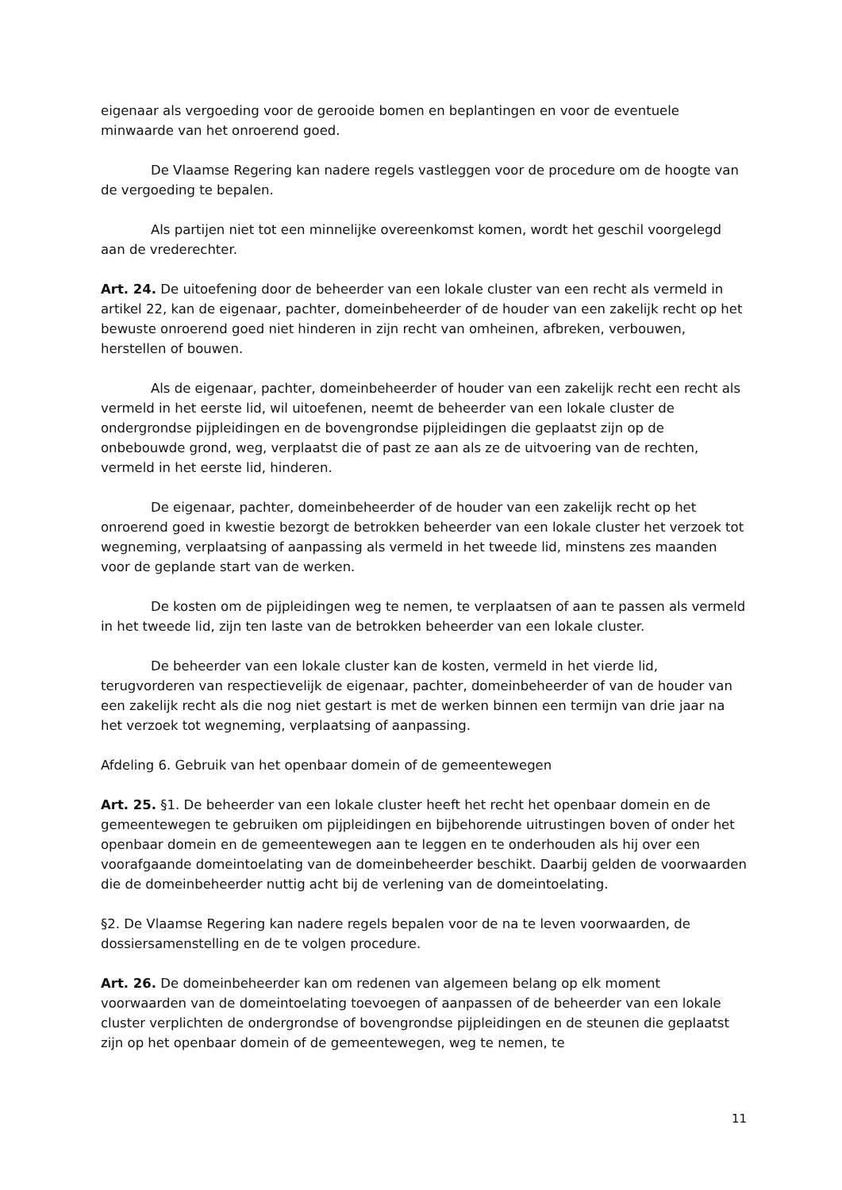eigenaar als vergoeding voor de gerooide bomen en beplantingen en voor de eventuele minwaarde van het onroerend goed.
De Vlaamse Regering kan nadere regels vastleggen voor de procedure om de hoogte van de vergoeding te bepalen.
Als partijen niet tot een minnelijke overeenkomst komen, wordt het geschil voorgelegd aan de vrederechter.
Art. 24. De uitoefening door de beheerder van een lokale cluster van een recht als vermeld in artikel 22, kan de eigenaar, pachter, domeinbeheerder of de houder van een zakelijk recht op het bewuste onroerend goed niet hinderen in zijn recht van omheinen, afbreken, verbouwen, herstellen of bouwen.
Als de eigenaar, pachter, domeinbeheerder of houder van een zakelijk recht een recht als vermeld in het eerste lid, wil uitoefenen, neemt de beheerder van een lokale cluster de ondergrondse pijpleidingen en de bovengrondse pijpleidingen die geplaatst zijn op de onbebouwde grond, weg, verplaatst die of past ze aan als ze de uitvoering van de rechten, vermeld in het eerste lid, hinderen.
De eigenaar, pachter, domeinbeheerder of de houder van een zakelijk recht op het onroerend goed in kwestie bezorgt de betrokken beheerder van een lokale cluster het verzoek tot wegneming, verplaatsing of aanpassing als vermeld in het tweede lid, minstens zes maanden voor de geplande start van de werken.
De kosten om de pijpleidingen weg te nemen, te verplaatsen of aan te passen als vermeld in het tweede lid, zijn ten laste van de betrokken beheerder van een lokale cluster.
De beheerder van een lokale cluster kan de kosten, vermeld in het vierde lid, terugvorderen van respectievelijk de eigenaar, pachter, domeinbeheerder of van de houder van een zakelijk recht als die nog niet gestart is met de werken binnen een termijn van drie jaar na het verzoek tot wegneming, verplaatsing of aanpassing.
Afdeling 6. Gebruik van het openbaar domein of de gemeentewegen
Art. 25. §1. De beheerder van een lokale cluster heeft het recht het openbaar domein en de gemeentewegen te gebruiken om pijpleidingen en bijbehorende uitrustingen boven of onder het openbaar domein en de gemeentewegen aan te leggen en te onderhouden als hij over een voorafgaande domeintoelating van de domeinbeheerder beschikt. Daarbij gelden de voorwaarden die de domeinbeheerder nuttig acht bij de verlening van de domeintoelating.
§2. De Vlaamse Regering kan nadere regels bepalen voor de na te leven voorwaarden, de dossiersamenstelling en de te volgen procedure.
Art. 26. De domeinbeheerder kan om redenen van algemeen belang op elk moment voorwaarden van de domeintoelating toevoegen of aanpassen of de beheerder van een lokale cluster verplichten de ondergrondse of bovengrondse pijpleidingen en de steunen die geplaatst zijn op het openbaar domein of de gemeentewegen, weg te nemen, te
11